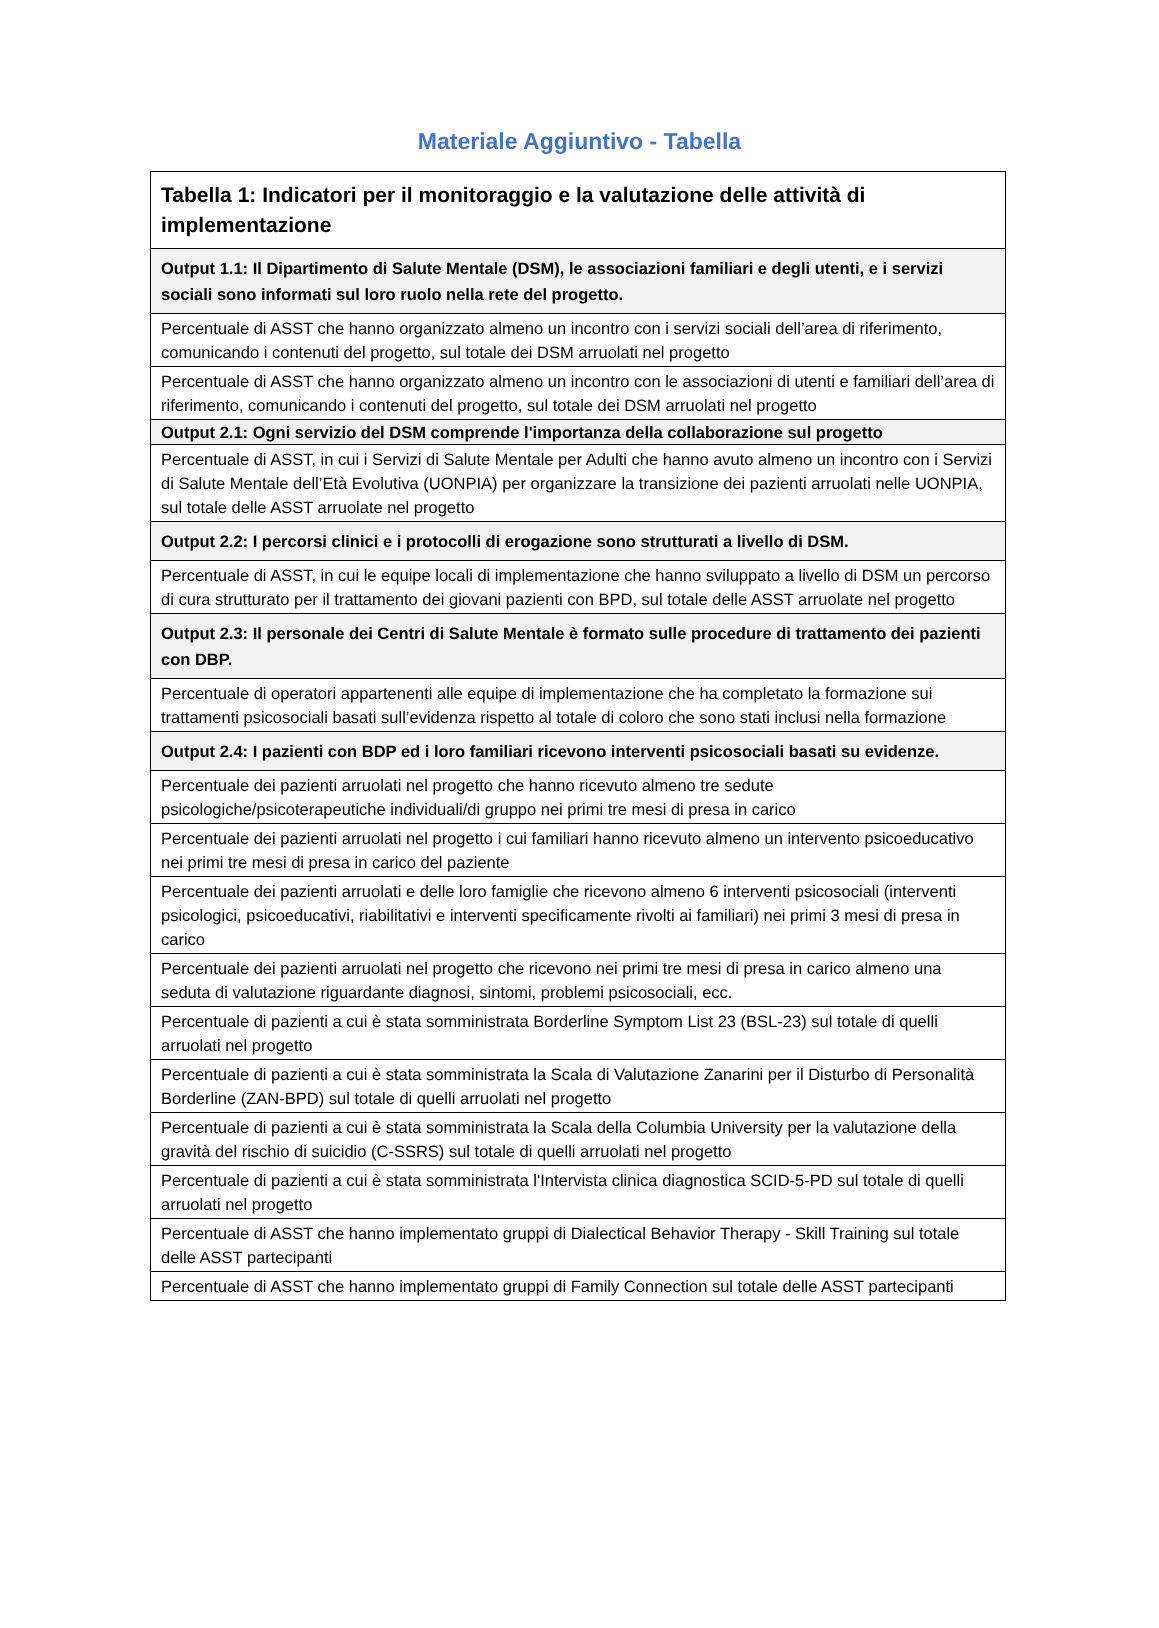Materiale Aggiuntivo - Tabella
| Tabella 1: Indicatori per il monitoraggio e la valutazione delle attività di implementazione |
| --- |
| Output 1.1: Il Dipartimento di Salute Mentale (DSM), le associazioni familiari e degli utenti, e i servizi sociali sono informati sul loro ruolo nella rete del progetto. |
| Percentuale di ASST che hanno organizzato almeno un incontro con i servizi sociali dell’area di riferimento, comunicando i contenuti del progetto, sul totale dei DSM arruolati nel progetto |
| Percentuale di ASST che hanno organizzato almeno un incontro con le associazioni di utenti e familiari dell’area di riferimento, comunicando i contenuti del progetto, sul totale dei DSM arruolati nel progetto |
| Output 2.1: Ogni servizio del DSM comprende l'importanza della collaborazione sul progetto |
| Percentuale di ASST, in cui i Servizi di Salute Mentale per Adulti che hanno avuto almeno un incontro con i Servizi di Salute Mentale dell’Età Evolutiva (UONPIA) per organizzare la transizione dei pazienti arruolati nelle UONPIA, sul totale delle ASST arruolate nel progetto |
| Output 2.2: I percorsi clinici e i protocolli di erogazione sono strutturati a livello di DSM. |
| Percentuale di ASST, in cui le equipe locali di implementazione che hanno sviluppato a livello di DSM un percorso di cura strutturato per il trattamento dei giovani pazienti con BPD, sul totale delle ASST arruolate nel progetto |
| Output 2.3: Il personale dei Centri di Salute Mentale è formato sulle procedure di trattamento dei pazienti con DBP. |
| Percentuale di operatori appartenenti alle equipe di implementazione che ha completato la formazione sui trattamenti psicosociali basati sull’evidenza rispetto al totale di coloro che sono stati inclusi nella formazione |
| Output 2.4: I pazienti con BDP ed i loro familiari ricevono interventi psicosociali basati su evidenze. |
| Percentuale dei pazienti arruolati nel progetto che hanno ricevuto almeno tre sedute psicologiche/psicoterapeutiche individuali/di gruppo nei primi tre mesi di presa in carico |
| Percentuale dei pazienti arruolati nel progetto i cui familiari hanno ricevuto almeno un intervento psicoeducativo nei primi tre mesi di presa in carico del paziente |
| Percentuale dei pazienti arruolati e delle loro famiglie che ricevono almeno 6 interventi psicosociali (interventi psicologici, psicoeducativi, riabilitativi e interventi specificamente rivolti ai familiari) nei primi 3 mesi di presa in carico |
| Percentuale dei pazienti arruolati nel progetto che ricevono nei primi tre mesi di presa in carico almeno una seduta di valutazione riguardante diagnosi, sintomi, problemi psicosociali, ecc. |
| Percentuale di pazienti a cui è stata somministrata Borderline Symptom List 23 (BSL-23) sul totale di quelli arruolati nel progetto |
| Percentuale di pazienti a cui è stata somministrata la Scala di Valutazione Zanarini per il Disturbo di Personalità Borderline (ZAN-BPD) sul totale di quelli arruolati nel progetto |
| Percentuale di pazienti a cui è stata somministrata la Scala della Columbia University per la valutazione della gravità del rischio di suicidio (C-SSRS) sul totale di quelli arruolati nel progetto |
| Percentuale di pazienti a cui è stata somministrata l'Intervista clinica diagnostica SCID-5-PD sul totale di quelli arruolati nel progetto |
| Percentuale di ASST che hanno implementato gruppi di Dialectical Behavior Therapy - Skill Training sul totale delle ASST partecipanti |
| Percentuale di ASST che hanno implementato gruppi di Family Connection sul totale delle ASST partecipanti |